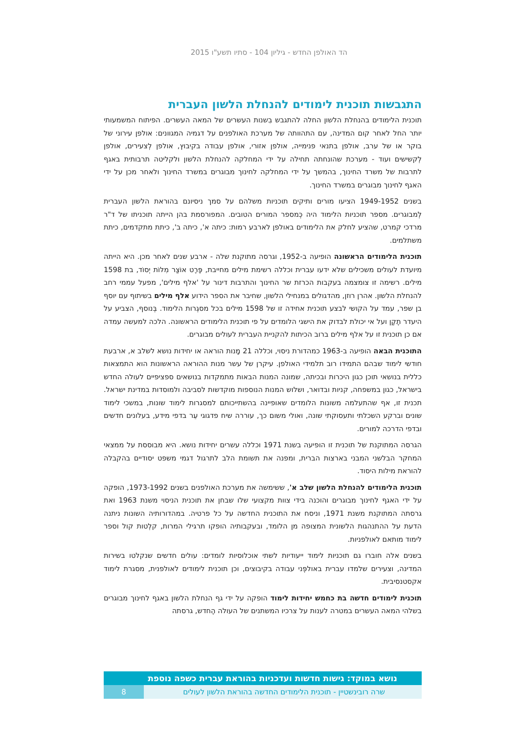הד האולפן החדש - גיליון 104 - סתיו תשע"ו 2015
התגבשות תוכנית לימודים להנחלת הלשון העברית
תוכנית הלימודים בהנחלת הלשון החלה להתגבש בִשנות העשרים של המאה העשרים. הפיתוח המשמעותי יותר החל לאחר קום המדינה, עם התהוותה של מערכת האולפנים על דגמיה המגוונים: אולפן עירוני של בוקר או של ערב, אולפן בתנאי פנימייה, אולפן אזורי, אולפן עבודה בקיבוץ, אולפן לְצעירים, אולפן לְקשישים ועוד - מערכת שהונחתה תחילה על ידי המחלקה להנחלת הלשון ולקליטה תרבותית באגף לתרבות של משרד החינוך, בהמשך על ידי המחלקה לחינוך מבוגרים במשרד החינוך ולאחר מכן על ידי האגף לחינוך מבוגרים במשרד החינוך.
בשנים 1949-1952 הציעו מורים ותיקים תוכניות משלהם על סמך ניסיונם בהוראת הלשון העברית לְמבוגרים. מספר תוכניות הלימוד היה כְּמספר המורים הטובים. המפורסמת בהן הייתה תוכניתו של ד"ר מרדכי קמרט, שהציע לחלק את הלימודים באולפן לארבע רמות: כיתה א', כיתה ב', כיתת מתקדמים, כיתת משתלמים.
תוכנית הלימודים הראשונה הופיעה ב-1952, וגרסה מתוקנת שלה - ארבע שנים לאחר מכן. היא הייתה מיועדת לעולים משכילים שלא ידעו עברית וכללה רשימת מילים מחייבת, פֶּרֶט אוֹצַר מִלּוֹת יְסוֹד, בת 1598 מילים. רשימה זו צומצמה בעקבות הכרזת שר החינוך והתרבות דינור על 'אלף מילים', מפעל עממי רחב להנחלת הלשון. אהרן רוזן, מהדגולים במנחילי הלשון, שחיבר את הספר הידוע אלף מילים בשיתוף עם יוסף בן שפר, עמד על הקושי לבצע תוכנית אחידה זו של 1598 מילים בכל מסגְרות הלימוד. בְּנוסף, הצביע על היעדר תֶקֶן ועל אי יכולת לבדוק את הישגי הלומדים על פי תוכנית הלימודים הראשונה. הלכה למעשה עמדה אם כן תוכנית זו על אלף מילים ברוב הכיתות להקניית העברית לעולים מבוגרים.
התוכנית הבאה הופיעה ב-1963 כמהדורת ניסוי, וכללה 21 מָנות הוראה או יחידות נושא לשלב א, ארבעת חודשי לימוד שבהם התמידו רוב תלמידי האולפן. עיקרן של עשר מנות ההוראה הראשונות הוא התמצאות כללית בנושאי תוכן כגון היכרות ובכיתה, שמונה המנות הבאות מתמקדות בנושאים ספציפיים לעולה החדש בישראל, כגון במשפחה, קניות ובדואר, ושלוש המנות הנוספות מוקדשות לסביבה ולמוסדות במדינת ישראל. תכנית זו, אף שהתעלמה משונות הלומדים שאופיינה בהשתייכותם למסגרות לימוד שונות, במשכי לימוד שונים וברקע השכלתי ותעסוקתי שונה, ואולי משום כך, עוררה שיח פדגוגי עֵר בדפי מידע, בעלונים חדשים ובדפי הדרכה למורים.
הגרסה המתוקנת של תוכנית זו הופיעה בשנת 1971 וכללה עשרים יחידות נושא. היא מבוססת על ממצאי המחקר הבלשני המבני בארצות הברית, ומפנה את תשומת הלב לתרגול דגמי משפט יסודיים בהקבלה להוראת מילות היסוד.
תוכנית הלימודים להנחלת הלשון שלב א', ששימשה את מערכת האולפנים בשנים 1973-1992, הופקה על ידי האגף לחינוך מבוגרים והוכנה בידי צוות מקצועי שלו שבחן את תוכנית הניסוי משנת 1963 ואת גרסתה המתוקנת משנת 1971, וניסח את התוכנית החדשה על כל פרטיה. במהדורותיה השונות ניתנה הדעת על ההתנהגות הלשונית המצופה מן הלומד, ובעקבותיה הופקו תרגילי המרות, קלְטות קול וספר לימוד מותאם לאולפניות.
בשנים אלה חוברו גם תוכניות לימוד ייעודיות לשתי אוכלוסיות לומדים: עולים חדשים שנקלטו בשירות המדינה, וצעירים שלמדו עברית באולפְּני עבודה בקיבוצים, וכן תוכנית לימודים לאולפנית, מסגרת לימוד אקסטנסיבית.
תוכנית לימודים חדשה בת כחמש יחידות לימוד הופקה על ידי גף הנחלת הלשון באגף לחינוך מבוגרים בשלהי המאה העשרים במטרה לענות על צרכיו המשתנים של העולה הֶחדש, גרסתה
נושא במוקד: גישות חדשות ועדכניות בהוראת עברית כשפה נוספת
שרה רובינשטיין - תוכנית הלימודים החדשה בהוראת הלשון לעולים
8